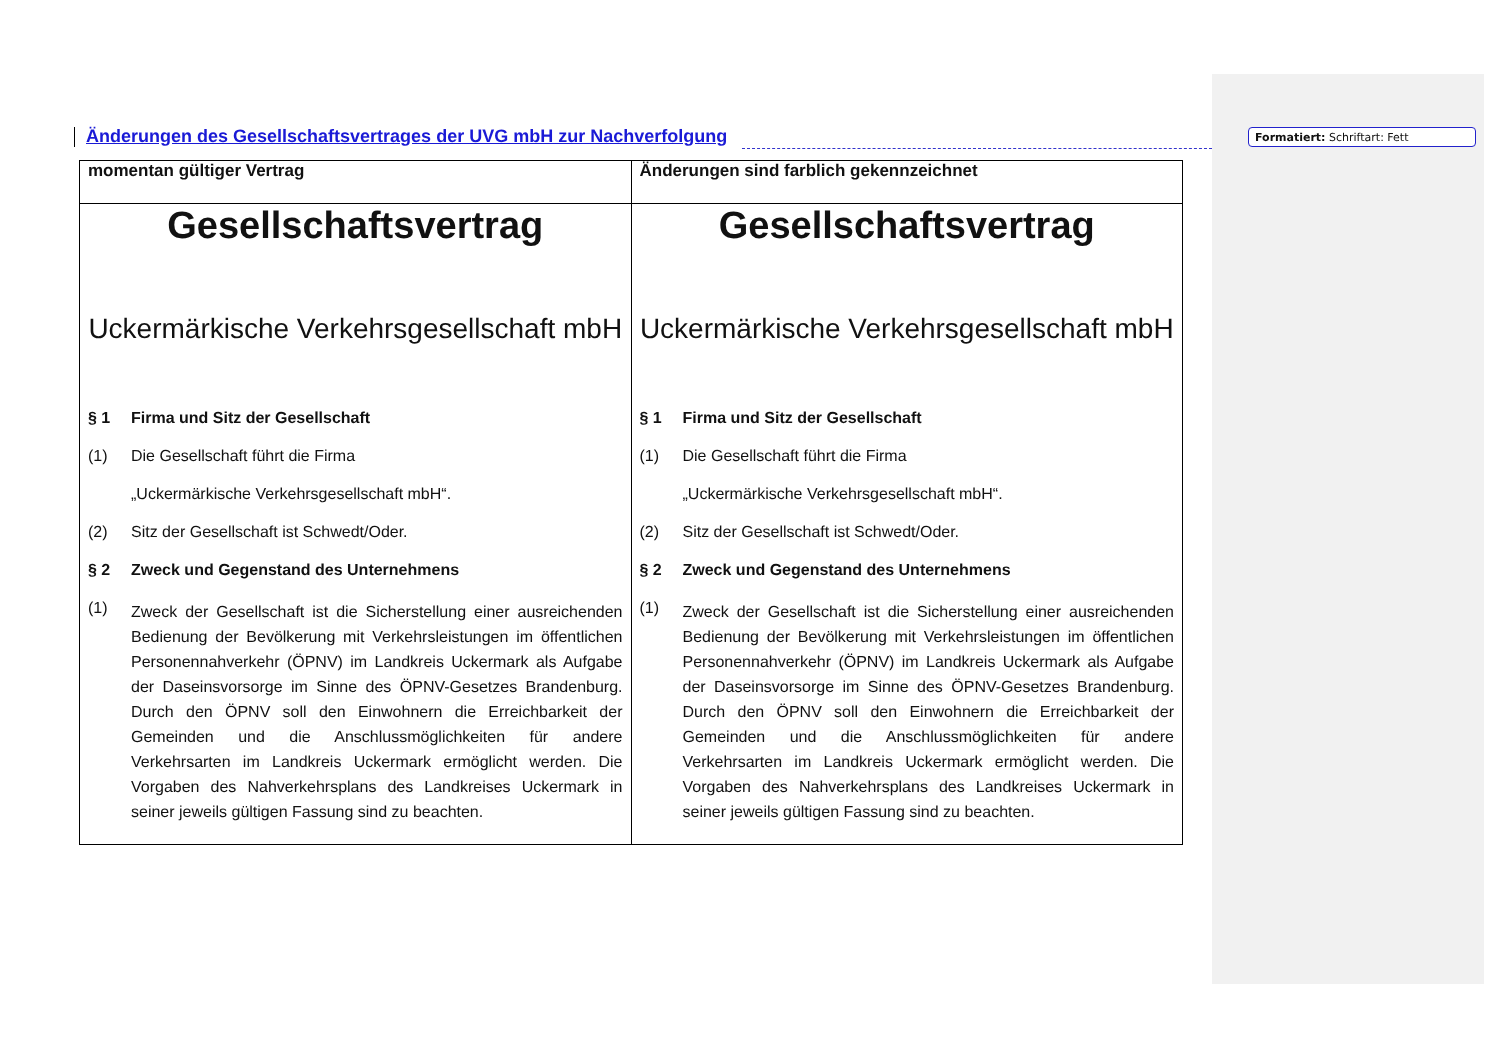Änderungen des Gesellschaftsvertrages der UVG mbH zur Nachverfolgung
Formatiert: Schriftart: Fett
| momentan gültiger Vertrag | Änderungen sind farblich gekennzeichnet |
| --- | --- |
| Gesellschaftsvertrag Uckermärkische Verkehrsgesellschaft mbH § 1 Firma und Sitz der Gesellschaft (1) Die Gesellschaft führt die Firma „Uckermärkische Verkehrsgesellschaft mbH“. (2) Sitz der Gesellschaft ist Schwedt/Oder. § 2 Zweck und Gegenstand des Unternehmens (1) Zweck der Gesellschaft ist die Sicherstellung einer ausreichenden Bedienung der Bevölkerung mit Verkehrsleistungen im öffentlichen Personennahverkehr (ÖPNV) im Landkreis Uckermark als Aufgabe der Daseinsvorsorge im Sinne des ÖPNV-Gesetzes Brandenburg. Durch den ÖPNV soll den Einwohnern die Erreichbarkeit der Gemeinden und die Anschlussmöglichkeiten für andere Verkehrsarten im Landkreis Uckermark ermöglicht werden. Die Vorgaben des Nahverkehrsplans des Landkreises Uckermark in seiner jeweils gültigen Fassung sind zu beachten. | Gesellschaftsvertrag Uckermärkische Verkehrsgesellschaft mbH § 1 Firma und Sitz der Gesellschaft (1) Die Gesellschaft führt die Firma „Uckermärkische Verkehrsgesellschaft mbH“. (2) Sitz der Gesellschaft ist Schwedt/Oder. § 2 Zweck und Gegenstand des Unternehmens (1) Zweck der Gesellschaft ist die Sicherstellung einer ausreichenden Bedienung der Bevölkerung mit Verkehrsleistungen im öffentlichen Personennahverkehr (ÖPNV) im Landkreis Uckermark als Aufgabe der Daseinsvorsorge im Sinne des ÖPNV-Gesetzes Brandenburg. Durch den ÖPNV soll den Einwohnern die Erreichbarkeit der Gemeinden und die Anschlussmöglichkeiten für andere Verkehrsarten im Landkreis Uckermark ermöglicht werden. Die Vorgaben des Nahverkehrsplans des Landkreises Uckermark in seiner jeweils gültigen Fassung sind zu beachten. |